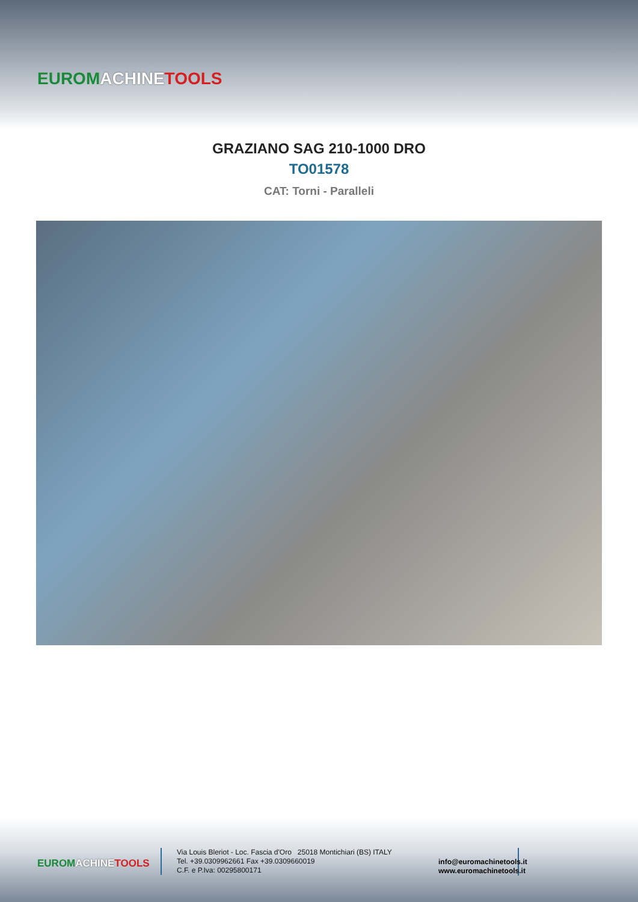EUROM ACHINE TOOLS
GRAZIANO SAG 210-1000 DRO
TO01578
CAT: Torni - Paralleli
EUROM ACHINE TOOLS
Via Louis Bleriot - Loc. Fascia d'Oro 25018 Montichiari (BS) ITALY
Tel. +39.0309962661 Fax +39.0309660019
C.F. e P.Iva: 00295800171
info@euromachinetools.it
www.euromachinetools.it